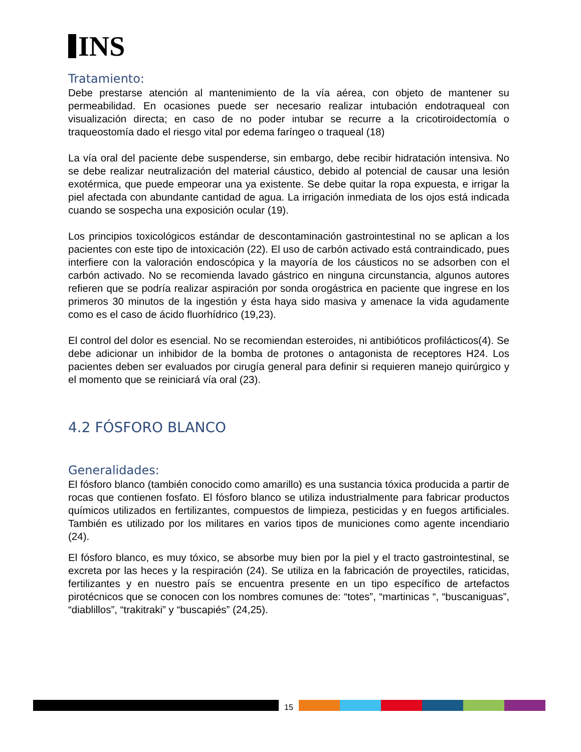INS
Tratamiento:
Debe prestarse atención al mantenimiento de la vía aérea, con objeto de mantener su permeabilidad. En ocasiones puede ser necesario realizar intubación endotraqueal con visualización directa; en caso de no poder intubar se recurre a la cricotiroidectomía o traqueostomía dado el riesgo vital por edema faríngeo o traqueal (18)
La vía oral del paciente debe suspenderse, sin embargo, debe recibir hidratación intensiva. No se debe realizar neutralización del material cáustico, debido al potencial de causar una lesión exotérmica, que puede empeorar una ya existente. Se debe quitar la ropa expuesta, e irrigar la piel afectada con abundante cantidad de agua. La irrigación inmediata de los ojos está indicada cuando se sospecha una exposición ocular (19).
Los principios toxicológicos estándar de descontaminación gastrointestinal no se aplican a los pacientes con este tipo de intoxicación (22). El uso de carbón activado está contraindicado, pues interfiere con la valoración endoscópica y la mayoría de los cáusticos no se adsorben con el carbón activado. No se recomienda lavado gástrico en ninguna circunstancia, algunos autores refieren que se podría realizar aspiración por sonda orogástrica en paciente que ingrese en los primeros 30 minutos de la ingestión y ésta haya sido masiva y amenace la vida agudamente como es el caso de ácido fluorhídrico (19,23).
El control del dolor es esencial. No se recomiendan esteroides, ni antibióticos profilácticos(4). Se debe adicionar un inhibidor de la bomba de protones o antagonista de receptores H24. Los pacientes deben ser evaluados por cirugía general para definir si requieren manejo quirúrgico y el momento que se reiniciará vía oral (23).
4.2 FÓSFORO BLANCO
Generalidades:
El fósforo blanco (también conocido como amarillo) es una sustancia tóxica producida a partir de rocas que contienen fosfato. El fósforo blanco se utiliza industrialmente para fabricar productos químicos utilizados en fertilizantes, compuestos de limpieza, pesticidas y en fuegos artificiales. También es utilizado por los militares en varios tipos de municiones como agente incendiario (24).
El fósforo blanco, es muy tóxico, se absorbe muy bien por la piel y el tracto gastrointestinal, se excreta por las heces y la respiración (24). Se utiliza en la fabricación de proyectiles, raticidas, fertilizantes y en nuestro país se encuentra presente en un tipo específico de artefactos pirotécnicos que se conocen con los nombres comunes de: “totes”, “martinicas “, “buscaniguas”, “diablillos”, “trakitraki” y “buscapiés” (24,25).
15